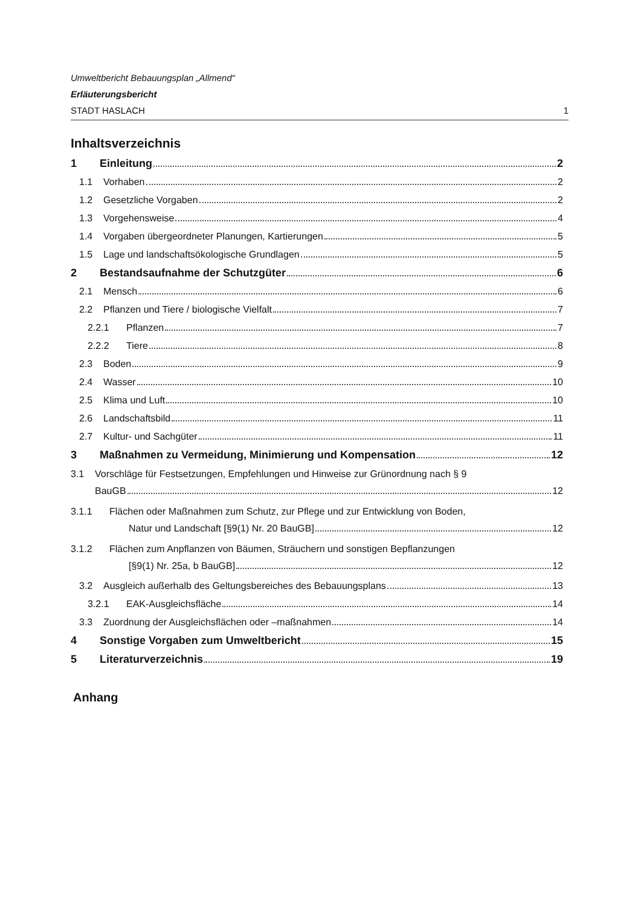Umweltbericht Bebauungsplan „Allmend“
Erläuterungsbericht
STADT HASLACH 1
Inhaltsverzeichnis
1 Einleitung 2
1.1 Vorhaben 2
1.2 Gesetzliche Vorgaben 2
1.3 Vorgehensweise 4
1.4 Vorgaben übergeordneter Planungen, Kartierungen 5
1.5 Lage und landschaftsökologische Grundlagen 5
2 Bestandsaufnahme der Schutzgüter 6
2.1 Mensch 6
2.2 Pflanzen und Tiere / biologische Vielfalt 7
2.2.1 Pflanzen 7
2.2.2 Tiere 8
2.3 Boden 9
2.4 Wasser 10
2.5 Klima und Luft 10
2.6 Landschaftsbild 11
2.7 Kultur- und Sachgüter 11
3 Maßnahmen zu Vermeidung, Minimierung und Kompensation 12
3.1 Vorschläge für Festsetzungen, Empfehlungen und Hinweise zur Grünordnung nach § 9
BauGB 12
3.1.1 Flächen oder Maßnahmen zum Schutz, zur Pflege und zur Entwicklung von Boden,
Natur und Landschaft [§9(1) Nr. 20 BauGB] 12
3.1.2 Flächen zum Anpflanzen von Bäumen, Sträuchern und sonstigen Bepflanzungen
[§9(1) Nr. 25a, b BauGB] 12
3.2 Ausgleich außerhalb des Geltungsbereiches des Bebauungsplans 13
3.2.1 EAK-Ausgleichsfläche 14
3.3 Zuordnung der Ausgleichsflächen oder –maßnahmen 14
4 Sonstige Vorgaben zum Umweltbericht 15
5 Literaturverzeichnis 19
Anhang